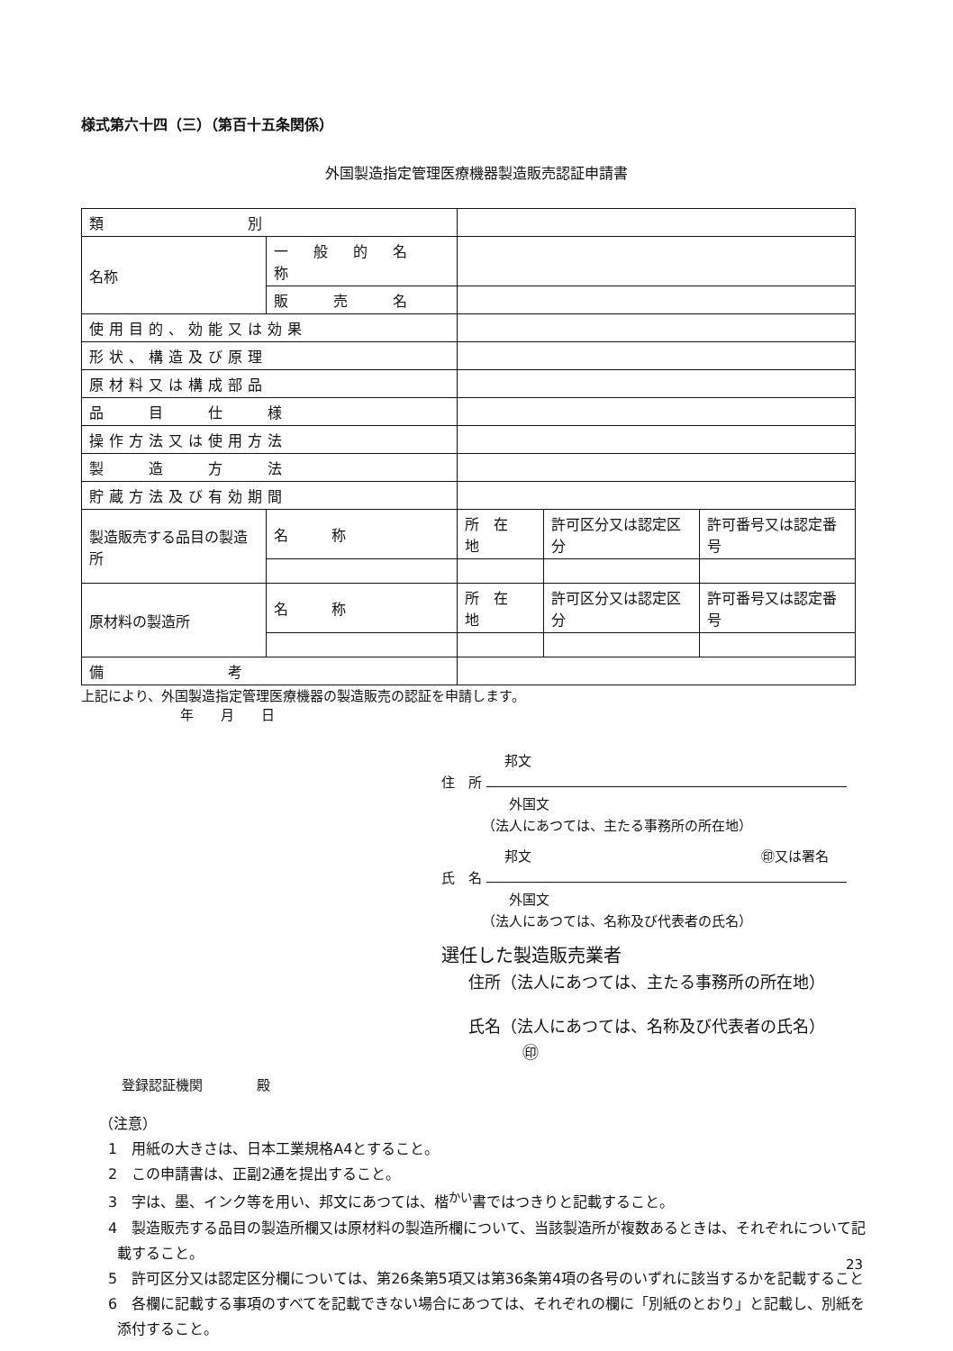様式第六十四（三）（第百十五条関係）
外国製造指定管理医療機器製造販売認証申請書
| 類 別 | | | | | |
| 名称 | 一 般 的 名 称 | | | | |
| | 販 売 名 | | | | |
| 使用目的、効能又は効果 | | | | | |
| 形状、構造及び原理 | | | | | |
| 原材料又は構成部品 | | | | | |
| 品 目 仕 様 | | | | | |
| 操作方法又は使用方法 | | | | | |
| 製 造 方 法 | | | | | |
| 貯蔵方法及び有効期間 | | | | | |
| 製造販売する品目の製造所 | | 名 称 | 所 在 地 | 許可区分又は認定区分 | 許可番号又は認定番号 |
| 原材料の製造所 | | 名 称 | 所 在 地 | 許可区分又は認定区分 | 許可番号又は認定番号 |
| 備 考 | | | | | |
上記により、外国製造指定管理医療機器の製造販売の認証を申請します。
年　　月　　日
邦文
住　所
外国文
（法人にあつては、主たる事務所の所在地）
邦文 ㊞又は署名
氏　名
外国文
（法人にあつては、名称及び代表者の氏名）
選任した製造販売業者
住所（法人にあつては、主たる事務所の所在地）
氏名（法人にあつては、名称及び代表者の氏名） ㊞
登録認証機関　　　　殿
（注意）
1　用紙の大きさは、日本工業規格A4とすること。
2　この申請書は、正副2通を提出すること。
3　字は、墨、インク等を用い、邦文にあつては、楷<sup>かい</sup>書ではつきりと記載すること。
4　製造販売する品目の製造所欄又は原材料の製造所欄について、当該製造所が複数あるときは、それぞれについて記載すること。
5　許可区分又は認定区分欄については、第26条第5項又は第36条第4項の各号のいずれに該当するかを記載すること
6　各欄に記載する事項のすべてを記載できない場合にあつては、それぞれの欄に「別紙のとおり」と記載し、別紙を添付すること。
23